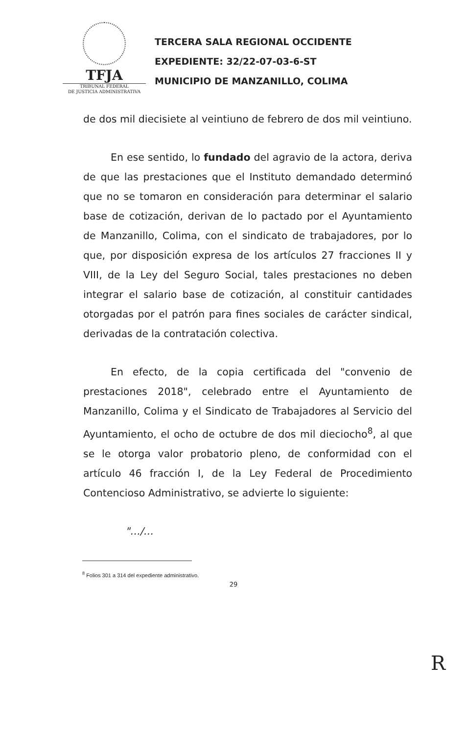TFJA
TRIBUNAL FEDERAL
DE JUSTICIA ADMINISTRATIVA
TERCERA SALA REGIONAL OCCIDENTE
EXPEDIENTE: 32/22-07-03-6-ST
MUNICIPIO DE MANZANILLO, COLIMA
de dos mil diecisiete al veintiuno de febrero de dos mil veintiuno.
En ese sentido, lo fundado del agravio de la actora, deriva de que las prestaciones que el Instituto demandado determinó que no se tomaron en consideración para determinar el salario base de cotización, derivan de lo pactado por el Ayuntamiento de Manzanillo, Colima, con el sindicato de trabajadores, por lo que, por disposición expresa de los artículos 27 fracciones II y VIII, de la Ley del Seguro Social, tales prestaciones no deben integrar el salario base de cotización, al constituir cantidades otorgadas por el patrón para fines sociales de carácter sindical, derivadas de la contratación colectiva.
En efecto, de la copia certificada del "convenio de prestaciones 2018", celebrado entre el Ayuntamiento de Manzanillo, Colima y el Sindicato de Trabajadores al Servicio del Ayuntamiento, el ocho de octubre de dos mil dieciocho<sup>8</sup>, al que se le otorga valor probatorio pleno, de conformidad con el artículo 46 fracción I, de la Ley Federal de Procedimiento Contencioso Administrativo, se advierte lo siguiente:
"…/…
<sup>8</sup> Folios 301 a 314 del expediente administrativo.
29
R